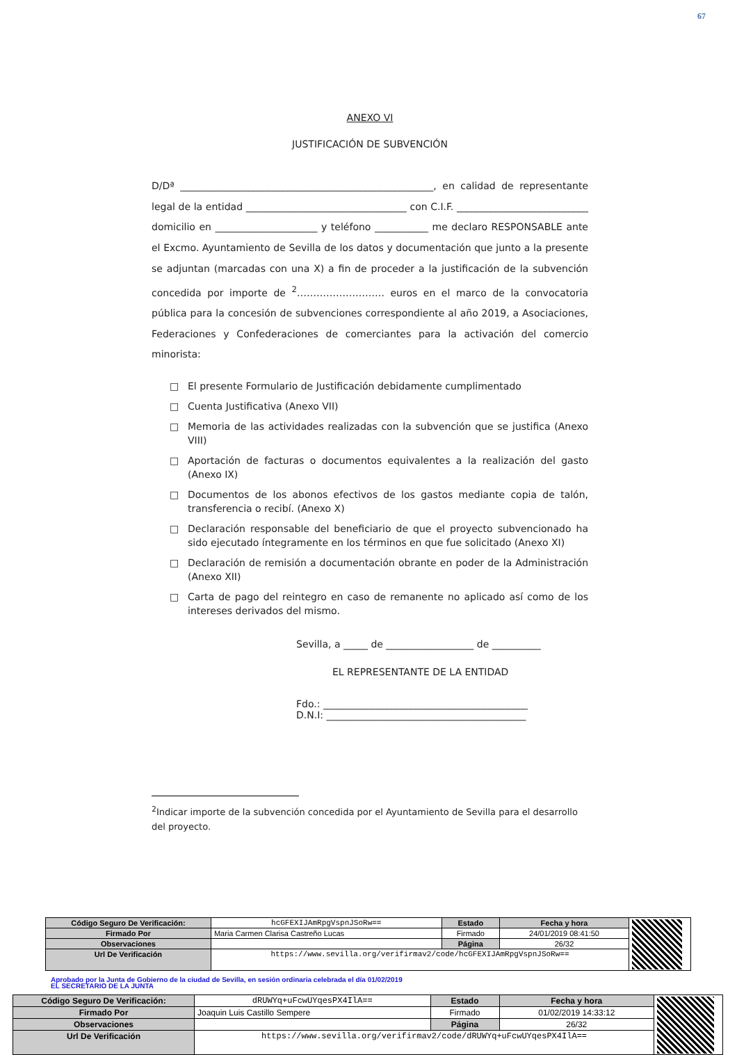67
ANEXO VI
JUSTIFICACIÓN DE SUBVENCIÓN
D/Dª ____________________________________________________, en calidad de representante legal de la entidad _________________________________ con C.I.F. ___________________________ domicilio en _____________________ y teléfono ___________ me declaro RESPONSABLE ante el Excmo. Ayuntamiento de Sevilla de los datos y documentación que junto a la presente se adjuntan (marcadas con una X) a fin de proceder a la justificación de la subvención concedida por importe de <sup>2</sup>……………………… euros en el marco de la convocatoria pública para la concesión de subvenciones correspondiente al año 2019, a Asociaciones, Federaciones y Confederaciones de comerciantes para la activación del comercio minorista:
□ El presente Formulario de Justificación debidamente cumplimentado
□ Cuenta Justificativa (Anexo VII)
□ Memoria de las actividades realizadas con la subvención que se justifica (Anexo VIII)
□ Aportación de facturas o documentos equivalentes a la realización del gasto (Anexo IX)
□ Documentos de los abonos efectivos de los gastos mediante copia de talón, transferencia o recibí. (Anexo X)
□ Declaración responsable del beneficiario de que el proyecto subvencionado ha sido ejecutado íntegramente en los términos en que fue solicitado (Anexo XI)
□ Declaración de remisión a documentación obrante en poder de la Administración (Anexo XII)
□ Carta de pago del reintegro en caso de remanente no aplicado así como de los intereses derivados del mismo.
Sevilla, a _____ de __________________ de __________
EL REPRESENTANTE DE LA ENTIDAD
Fdo.: __________________________________________
D.N.I: _________________________________________
<sup>2</sup> Indicar importe de la subvención concedida por el Ayuntamiento de Sevilla para el desarrollo del proyecto.
| Código Seguro De Verificación: | hcGFEXIJAmRpgVspnJSoRw== | Estado | Fecha y hora | |
| Firmado Por | Maria Carmen Clarisa Castreño Lucas | Firmado | 24/01/2019 08:41:50 | |
| Observaciones | | Página | 26/32 | |
| Url De Verificación | https://www.sevilla.org/verifirmav2/code/hcGFEXIJAmRpgVspnJSoRw== | | | |
Aprobado por la Junta de Gobierno de la ciudad de Sevilla, en sesión ordinaria celebrada el día 01/02/2019
EL SECRETARIO DE LA JUNTA
| Código Seguro De Verificación: | dRUWYq+uFcwUYqesPX4IlA== | Estado | Fecha y hora | |
| Firmado Por | Joaquin Luis Castillo Sempere | Firmado | 01/02/2019 14:33:12 | |
| Observaciones | | Página | 26/32 | |
| Url De Verificación | https://www.sevilla.org/verifirmav2/code/dRUWYq+uFcwUYqesPX4IlA== | | | |